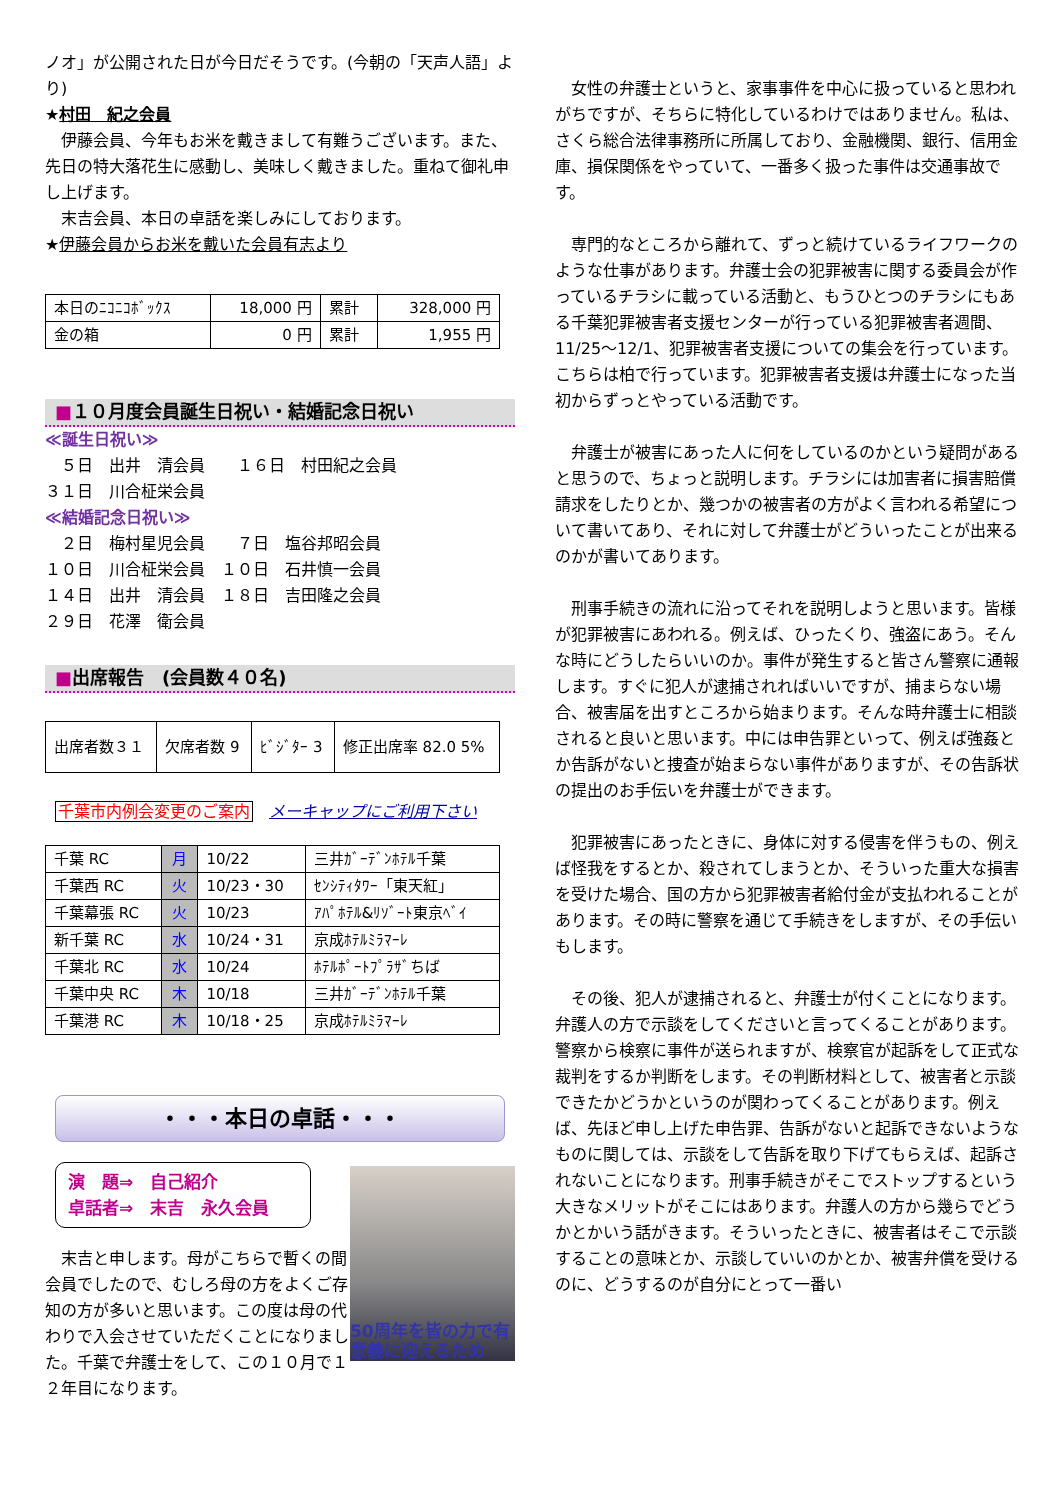ノオ」が公開された日が今日だそうです。(今朝の「天声人語」より)
★村田　紀之会員
伊藤会員、今年もお米を戴きまして有難うございます。また、先日の特大落花生に感動し、美味しく戴きました。重ねて御礼申し上げます。
末吉会員、本日の卓話を楽しみにしております。
★伊藤会員からお米を戴いた会員有志より
| 本日のﾆｺﾆｺﾎﾞｯｸｽ | 18,000 円 | 累計 | 328,000 円 |
| 金の箱 | 0 円 | 累計 | 1,955 円 |
■１０月度会員誕生日祝い・結婚記念日祝い
≪誕生日祝い≫
　５日　出井　清会員　　１６日　村田紀之会員
３１日　川合柾栄会員
≪結婚記念日祝い≫
　２日　梅村星児会員　　７日　塩谷邦昭会員
１０日　川合柾栄会員　１０日　石井慎一会員
１４日　出井　清会員　１８日　吉田隆之会員
２９日　花澤　衛会員
■出席報告　(会員数４０名)
| 出席者数３１ | 欠席者数 9 | ﾋﾞｼﾞﾀｰ 3 | 修正出席率 82.0 5% |
千葉市内例会変更のご案内　メーキャップにご利用下さい
| 千葉 RC | 月 | 10/22 | 三井ｶﾞｰﾃﾞﾝﾎﾃﾙ千葉 |
| 千葉西 RC | 火 | 10/23・30 | ｾﾝｼﾃｨﾀﾜｰ「東天紅」 |
| 千葉幕張 RC | 火 | 10/23 | ｱﾊﾟﾎﾃﾙ&ﾘｿﾞｰﾄ東京ﾍﾞｲ |
| 新千葉 RC | 水 | 10/24・31 | 京成ﾎﾃﾙﾐﾗﾏｰﾚ |
| 千葉北 RC | 水 | 10/24 | ﾎﾃﾙﾎﾟｰﾄﾌﾟﾗｻﾞちば |
| 千葉中央 RC | 木 | 10/18 | 三井ｶﾞｰﾃﾞﾝﾎﾃﾙ千葉 |
| 千葉港 RC | 木 | 10/18・25 | 京成ﾎﾃﾙﾐﾗﾏｰﾚ |
・・・本日の卓話・・・
演　題⇒　自己紹介
卓話者⇒　末吉　永久会員
50周年を皆の力で有意義に迎えるため
末吉と申します。母がこちらで暫くの間会員でしたので、むしろ母の方をよくご存知の方が多いと思います。この度は母の代わりで入会させていただくことになりました。千葉で弁護士をして、この１０月で１２年目になります。
女性の弁護士というと、家事事件を中心に扱っていると思われがちですが、そちらに特化しているわけではありません。私は、さくら総合法律事務所に所属しており、金融機関、銀行、信用金庫、損保関係をやっていて、一番多く扱った事件は交通事故です。
専門的なところから離れて、ずっと続けているライフワークのような仕事があります。弁護士会の犯罪被害に関する委員会が作っているチラシに載っている活動と、もうひとつのチラシにもある千葉犯罪被害者支援センターが行っている犯罪被害者週間、11/25～12/1、犯罪被害者支援についての集会を行っています。こちらは柏で行っています。犯罪被害者支援は弁護士になった当初からずっとやっている活動です。
弁護士が被害にあった人に何をしているのかという疑問があると思うので、ちょっと説明します。チラシには加害者に損害賠償請求をしたりとか、幾つかの被害者の方がよく言われる希望について書いてあり、それに対して弁護士がどういったことが出来るのかが書いてあります。
刑事手続きの流れに沿ってそれを説明しようと思います。皆様が犯罪被害にあわれる。例えば、ひったくり、強盗にあう。そんな時にどうしたらいいのか。事件が発生すると皆さん警察に通報します。すぐに犯人が逮捕されればいいですが、捕まらない場合、被害届を出すところから始まります。そんな時弁護士に相談されると良いと思います。中には申告罪といって、例えば強姦とか告訴がないと捜査が始まらない事件がありますが、その告訴状の提出のお手伝いを弁護士ができます。
犯罪被害にあったときに、身体に対する侵害を伴うもの、例えば怪我をするとか、殺されてしまうとか、そういった重大な損害を受けた場合、国の方から犯罪被害者給付金が支払われることがあります。その時に警察を通じて手続きをしますが、その手伝いもします。
その後、犯人が逮捕されると、弁護士が付くことになります。弁護人の方で示談をしてくださいと言ってくることがあります。警察から検察に事件が送られますが、検察官が起訴をして正式な裁判をするか判断をします。その判断材料として、被害者と示談できたかどうかというのが関わってくることがあります。例えば、先ほど申し上げた申告罪、告訴がないと起訴できないようなものに関しては、示談をして告訴を取り下げてもらえば、起訴されないことになります。刑事手続きがそこでストップするという大きなメリットがそこにはあります。弁護人の方から幾らでどうかとかいう話がきます。そういったときに、被害者はそこで示談することの意味とか、示談していいのかとか、被害弁償を受けるのに、どうするのが自分にとって一番い